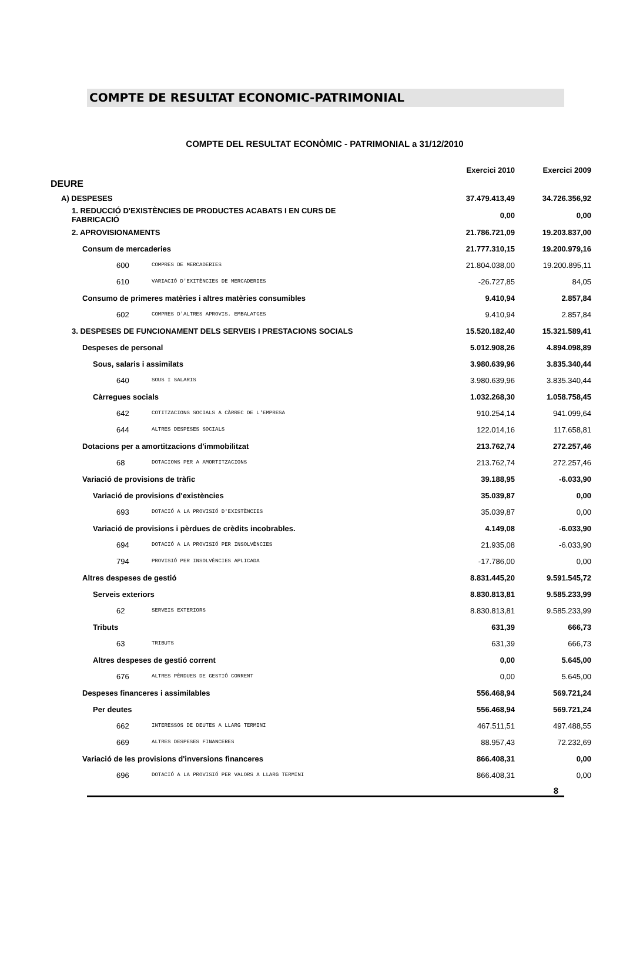COMPTE DE RESULTAT ECONOMIC-PATRIMONIAL
COMPTE DEL RESULTAT ECONÒMIC - PATRIMONIAL a 31/12/2010
| | | Exercici 2010 | Exercici 2009 |
| --- | --- | --- | --- |
| DEURE | | | |
| A) DESPESES | | 37.479.413,49 | 34.726.356,92 |
| 1. REDUCCIÓ D'EXISTÈNCIES DE PRODUCTES ACABATS I EN CURS DE FABRICACIÓ | | 0,00 | 0,00 |
| 2. APROVISIONAMENTS | | 21.786.721,09 | 19.203.837,00 |
| Consum de mercaderies | | 21.777.310,15 | 19.200.979,16 |
| 600 | COMPRES DE MERCADERIES | 21.804.038,00 | 19.200.895,11 |
| 610 | VARIACIÓ D'EXITÈNCIES DE MERCADERIES | -26.727,85 | 84,05 |
| Consumo de primeres matèries i altres matèries consumibles | | 9.410,94 | 2.857,84 |
| 602 | COMPRES D'ALTRES APROVIS. EMBALATGES | 9.410,94 | 2.857,84 |
| 3. DESPESES DE FUNCIONAMENT DELS SERVEIS I PRESTACIONS SOCIALS | | 15.520.182,40 | 15.321.589,41 |
| Despeses de personal | | 5.012.908,26 | 4.894.098,89 |
| Sous, salaris i assimilats | | 3.980.639,96 | 3.835.340,44 |
| 640 | SOUS I SALARIS | 3.980.639,96 | 3.835.340,44 |
| Càrregues socials | | 1.032.268,30 | 1.058.758,45 |
| 642 | COTITZACIONS SOCIALS A CÀRREC DE L'EMPRESA | 910.254,14 | 941.099,64 |
| 644 | ALTRES DESPESES SOCIALS | 122.014,16 | 117.658,81 |
| Dotacions per a amortitzacions d'immobilitzat | | 213.762,74 | 272.257,46 |
| 68 | DOTACIONS PER A AMORTITZACIONS | 213.762,74 | 272.257,46 |
| Variació de provisions de tràfic | | 39.188,95 | -6.033,90 |
| Variació de provisions d'existències | | 35.039,87 | 0,00 |
| 693 | DOTACIÓ A LA PROVISIÓ D'EXISTÈNCIES | 35.039,87 | 0,00 |
| Variació de provisions i pèrdues de crèdits incobrables. | | 4.149,08 | -6.033,90 |
| 694 | DOTACIÓ A LA PROVISIÓ PER INSOLVÈNCIES | 21.935,08 | -6.033,90 |
| 794 | PROVISIÓ PER INSOLVÈNCIES APLICADA | -17.786,00 | 0,00 |
| Altres despeses de gestió | | 8.831.445,20 | 9.591.545,72 |
| Serveis exteriors | | 8.830.813,81 | 9.585.233,99 |
| 62 | SERVEIS EXTERIORS | 8.830.813,81 | 9.585.233,99 |
| Tributs | | 631,39 | 666,73 |
| 63 | TRIBUTS | 631,39 | 666,73 |
| Altres despeses de gestió corrent | | 0,00 | 5.645,00 |
| 676 | ALTRES PÈRDUES DE GESTIÓ CORRENT | 0,00 | 5.645,00 |
| Despeses financeres i assimilables | | 556.468,94 | 569.721,24 |
| Per deutes | | 556.468,94 | 569.721,24 |
| 662 | INTERESSOS DE DEUTES A LLARG TERMINI | 467.511,51 | 497.488,55 |
| 669 | ALTRES DESPESES FINANCERES | 88.957,43 | 72.232,69 |
| Variació de les provisions d'inversions financeres | | 866.408,31 | 0,00 |
| 696 | DOTACIÓ A LA PROVISIÓ PER VALORS A LLARG TERMINI | 866.408,31 | 0,00 |
8